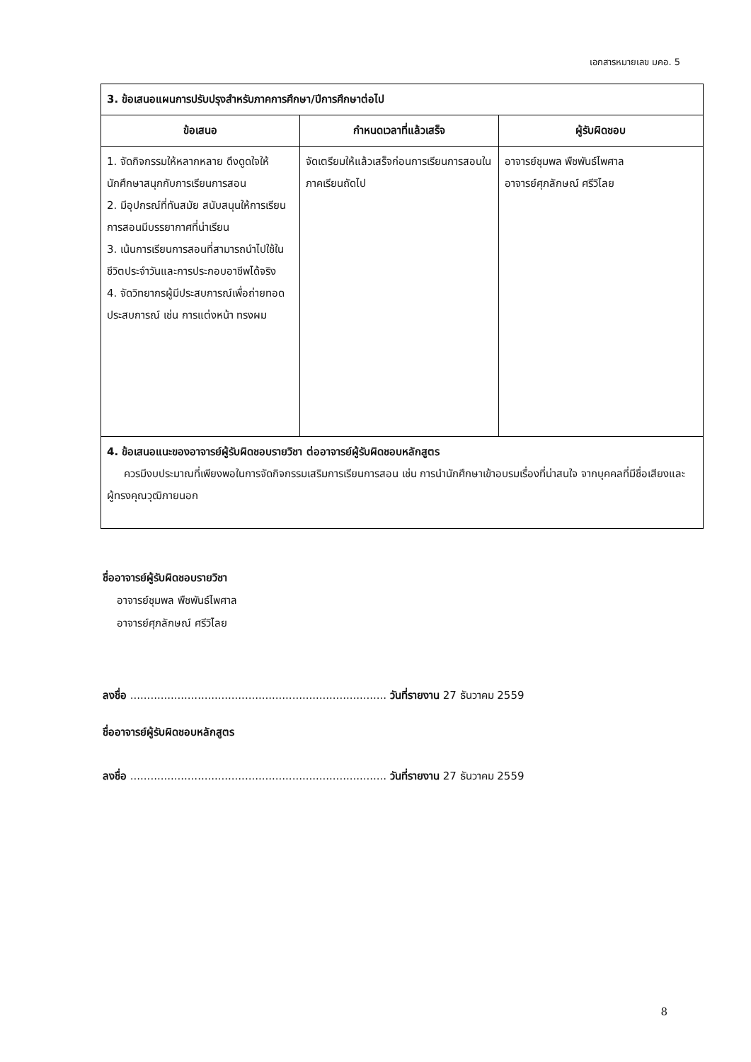เอกสารหมายเลข มคอ. 5
| 3. ข้อเสนอแผนการปรับปรุงสำหรับภาคการศึกษา/ปีการศึกษาต่อไป | | |
| ข้อเสนอ | กำหนดเวลาที่แล้วเสร็จ | ผู้รับผิดชอบ |
| 1. จัดกิจกรรมให้หลากหลาย ดึงดูดใจให้นักศึกษาสนุกกับการเรียนการสอน 2. มีอุปกรณ์ที่ทันสมัย สนับสนุนให้การเรียนการสอนมีบรรยากาศที่น่าเรียน 3. เน้นการเรียนการสอนที่สามารถนำไปใช้ในชีวิตประจำวันและการประกอบอาชีพได้จริง 4. จัดวิทยากรผู้มีประสบการณ์เพื่อถ่ายทอดประสบการณ์ เช่น การแต่งหน้า ทรงผม | จัดเตรียมให้แล้วเสร็จก่อนการเรียนการสอนในภาคเรียนถัดไป | อาจารย์ชุมพล พืชพันธ์ไพศาล อาจารย์ศุภลักษณ์ ศรีวิไลย |
| 4. ข้อเสนอแนะของอาจารย์ผู้รับผิดชอบรายวิชา ต่ออาจารย์ผู้รับผิดชอบหลักสูตร ควรมีงบประมาณที่เพียงพอในการจัดกิจกรรมเสริมการเรียนการสอน เช่น การนำนักศึกษาเข้าอบรมเรื่องที่น่าสนใจ จากบุคคลที่มีชื่อเสียงและผู้ทรงคุณวุฒิภายนอก | | |
ชื่ออาจารย์ผู้รับผิดชอบรายวิชา
อาจารย์ชุมพล พืชพันธ์ไพศาล
อาจารย์ศุภลักษณ์ ศรีวิไลย
ลงชื่อ ............................................................................ วันที่รายงาน 27 ธันวาคม 2559
ชื่ออาจารย์ผู้รับผิดชอบหลักสูตร
ลงชื่อ ............................................................................ วันที่รายงาน 27 ธันวาคม 2559
8